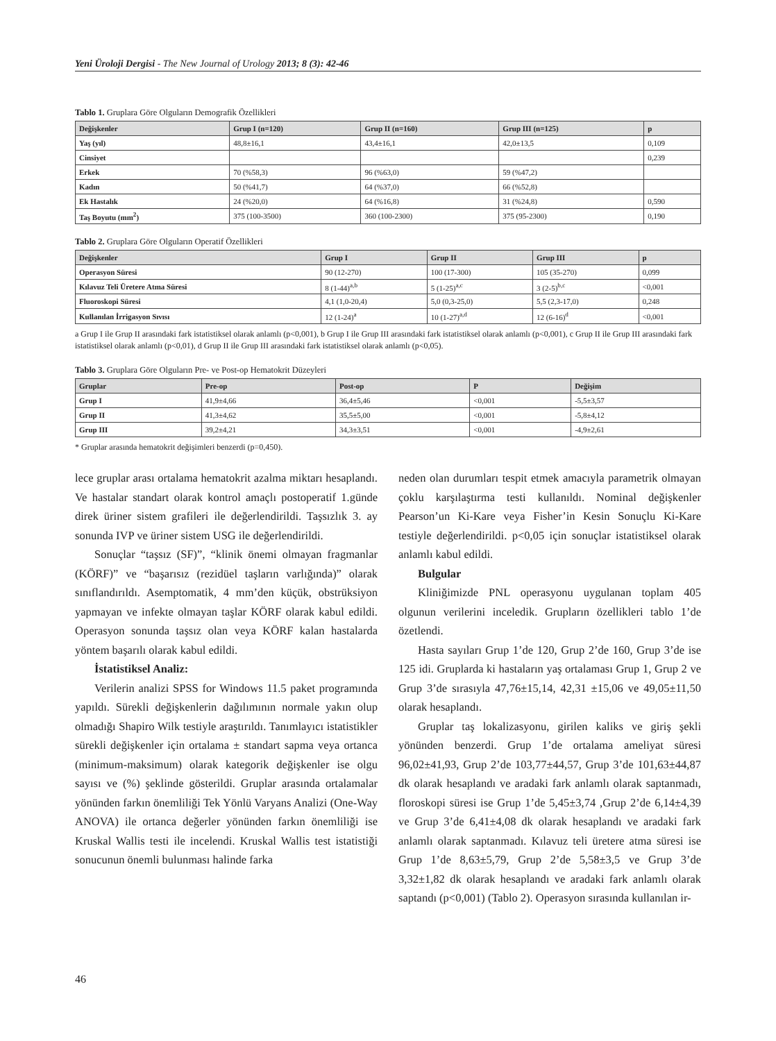Yeni Üroloji Dergisi - The New Journal of Urology 2013; 8 (3): 42-46
Tablo 1. Gruplara Göre Olguların Demografik Özellikleri
| Değişkenler | Grup I (n=120) | Grup II (n=160) | Grup III (n=125) | p |
| --- | --- | --- | --- | --- |
| Yaş (yıl) | 48,8±16,1 | 43,4±16,1 | 42,0±13,5 | 0,109 |
| Cinsiyet | | | | 0,239 |
| Erkek | 70 (%58,3) | 96 (%63,0) | 59 (%47,2) | |
| Kadın | 50 (%41,7) | 64 (%37,0) | 66 (%52,8) | |
| Ek Hastalık | 24 (%20,0) | 64 (%16,8) | 31 (%24,8) | 0,590 |
| Taş Boyutu (mm<sup>2</sup>) | 375 (100-3500) | 360 (100-2300) | 375 (95-2300) | 0,190 |
Tablo 2. Gruplara Göre Olguların Operatif Özellikleri
| Değişkenler | Grup I | Grup II | Grup III | p |
| --- | --- | --- | --- | --- |
| Operasyon Süresi | 90 (12-270) | 100 (17-300) | 105 (35-270) | 0,099 |
| Kılavuz Teli Üretere Atma Süresi | 8 (1-44)<sup>a,b</sup> | 5 (1-25)<sup>a,c</sup> | 3 (2-5)<sup>b,c</sup> | <0,001 |
| Fluoroskopi Süresi | 4,1 (1,0-20,4) | 5,0 (0,3-25,0) | 5,5 (2,3-17,0) | 0,248 |
| Kullanılan İrrigasyon Sıvısı | 12 (1-24)<sup>a</sup> | 10 (1-27)<sup>a,d</sup> | 12 (6-16)<sup>d</sup> | <0,001 |
a Grup I ile Grup II arasındaki fark istatistiksel olarak anlamlı (p<0,001), b Grup I ile Grup III arasındaki fark istatistiksel olarak anlamlı (p<0,001), c Grup II ile Grup III arasındaki fark istatistiksel olarak anlamlı (p<0,01), d Grup II ile Grup III arasındaki fark istatistiksel olarak anlamlı (p<0,05).
Tablo 3. Gruplara Göre Olguların Pre- ve Post-op Hematokrit Düzeyleri
| Gruplar | Pre-op | Post-op | P | Değişim |
| --- | --- | --- | --- | --- |
| Grup I | 41,9±4,66 | 36,4±5,46 | <0,001 | -5,5±3,57 |
| Grup II | 41,3±4,62 | 35,5±5,00 | <0,001 | -5,8±4,12 |
| Grup III | 39,2±4,21 | 34,3±3,51 | <0,001 | -4,9±2,61 |
* Gruplar arasında hematokrit değişimleri benzerdi (p=0,450).
lece gruplar arası ortalama hematokrit azalma miktarı hesaplandı. Ve hastalar standart olarak kontrol amaçlı postoperatif 1.günde direk üriner sistem grafileri ile değerlendirildi. Taşsızlık 3. ay sonunda IVP ve üriner sistem USG ile değerlendirildi.
Sonuçlar “taşsız (SF)”, “klinik önemi olmayan fragmanlar (KÖRF)” ve “başarısız (rezidüel taşların varlığında)” olarak sınıflandırıldı. Asemptomatik, 4 mm’den küçük, obstrüksiyon yapmayan ve infekte olmayan taşlar KÖRF olarak kabul edildi. Operasyon sonunda taşsız olan veya KÖRF kalan hastalarda yöntem başarılı olarak kabul edildi.
İstatistiksel Analiz:
Verilerin analizi SPSS for Windows 11.5 paket programında yapıldı. Sürekli değişkenlerin dağılımının normale yakın olup olmadığı Shapiro Wilk testiyle araştırıldı. Tanımlayıcı istatistikler sürekli değişkenler için ortalama ± standart sapma veya ortanca (minimum-maksimum) olarak kategorik değişkenler ise olgu sayısı ve (%) şeklinde gösterildi. Gruplar arasında ortalamalar yönünden farkın önemliliği Tek Yönlü Varyans Analizi (One-Way ANOVA) ile ortanca değerler yönünden farkın önemliliği ise Kruskal Wallis testi ile incelendi. Kruskal Wallis test istatistiği sonucunun önemli bulunması halinde farka
neden olan durumları tespit etmek amacıyla parametrik olmayan çoklu karşılaştırma testi kullanıldı. Nominal değişkenler Pearson’un Ki-Kare veya Fisher’in Kesin Sonuçlu Ki-Kare testiyle değerlendirildi. p<0,05 için sonuçlar istatistiksel olarak anlamlı kabul edildi.
Bulgular
Kliniğimizde PNL operasyonu uygulanan toplam 405 olgunun verilerini inceledik. Grupların özellikleri tablo 1’de özetlendi.
Hasta sayıları Grup 1’de 120, Grup 2’de 160, Grup 3’de ise 125 idi. Gruplarda ki hastaların yaş ortalaması Grup 1, Grup 2 ve Grup 3’de sırasıyla 47,76±15,14, 42,31 ±15,06 ve 49,05±11,50 olarak hesaplandı.
Gruplar taş lokalizasyonu, girilen kaliks ve giriş şekli yönünden benzerdi. Grup 1’de ortalama ameliyat süresi 96,02±41,93, Grup 2’de 103,77±44,57, Grup 3’de 101,63±44,87 dk olarak hesaplandı ve aradaki fark anlamlı olarak saptanmadı, floroskopi süresi ise Grup 1’de 5,45±3,74 ,Grup 2’de 6,14±4,39 ve Grup 3’de 6,41±4,08 dk olarak hesaplandı ve aradaki fark anlamlı olarak saptanmadı. Kılavuz teli üretere atma süresi ise Grup 1’de 8,63±5,79, Grup 2’de 5,58±3,5 ve Grup 3’de 3,32±1,82 dk olarak hesaplandı ve aradaki fark anlamlı olarak saptandı (p<0,001) (Tablo 2). Operasyon sırasında kullanılan ir-
46